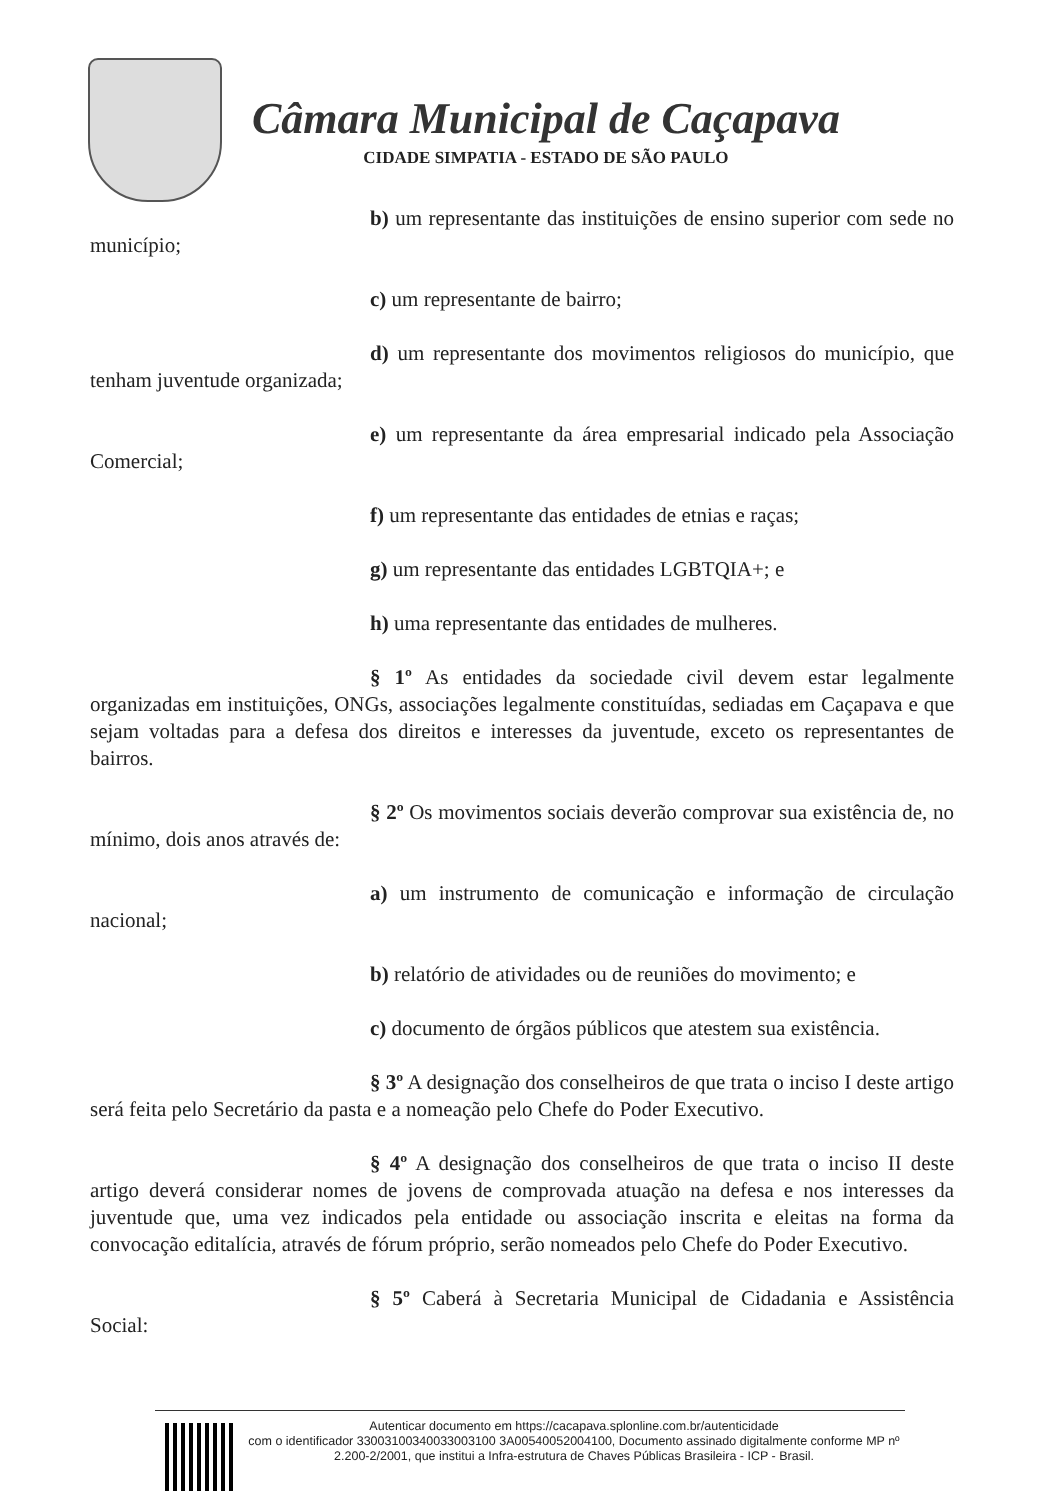Câmara Municipal de Caçapava
CIDADE SIMPATIA - ESTADO DE SÃO PAULO
b) um representante das instituições de ensino superior com sede no município;
c) um representante de bairro;
d) um representante dos movimentos religiosos do município, que tenham juventude organizada;
e) um representante da área empresarial indicado pela Associação Comercial;
f) um representante das entidades de etnias e raças;
g) um representante das entidades LGBTQIA+; e
h) uma representante das entidades de mulheres.
§ 1º As entidades da sociedade civil devem estar legalmente organizadas em instituições, ONGs, associações legalmente constituídas, sediadas em Caçapava e que sejam voltadas para a defesa dos direitos e interesses da juventude, exceto os representantes de bairros.
§ 2º Os movimentos sociais deverão comprovar sua existência de, no mínimo, dois anos através de:
a) um instrumento de comunicação e informação de circulação nacional;
b) relatório de atividades ou de reuniões do movimento; e
c) documento de órgãos públicos que atestem sua existência.
§ 3º A designação dos conselheiros de que trata o inciso I deste artigo será feita pelo Secretário da pasta e a nomeação pelo Chefe do Poder Executivo.
§ 4º A designação dos conselheiros de que trata o inciso II deste artigo deverá considerar nomes de jovens de comprovada atuação na defesa e nos interesses da juventude que, uma vez indicados pela entidade ou associação inscrita e eleitas na forma da convocação editalícia, através de fórum próprio, serão nomeados pelo Chefe do Poder Executivo.
§ 5º Caberá à Secretaria Municipal de Cidadania e Assistência Social:
Autenticar documento em https://cacapava.splonline.com.br/autenticidade
com o identificador 33003100340033003100 3A00540052004100, Documento assinado digitalmente conforme MP nº 2.200-2/2001, que institui a Infra-estrutura de Chaves Públicas Brasileira - ICP - Brasil.